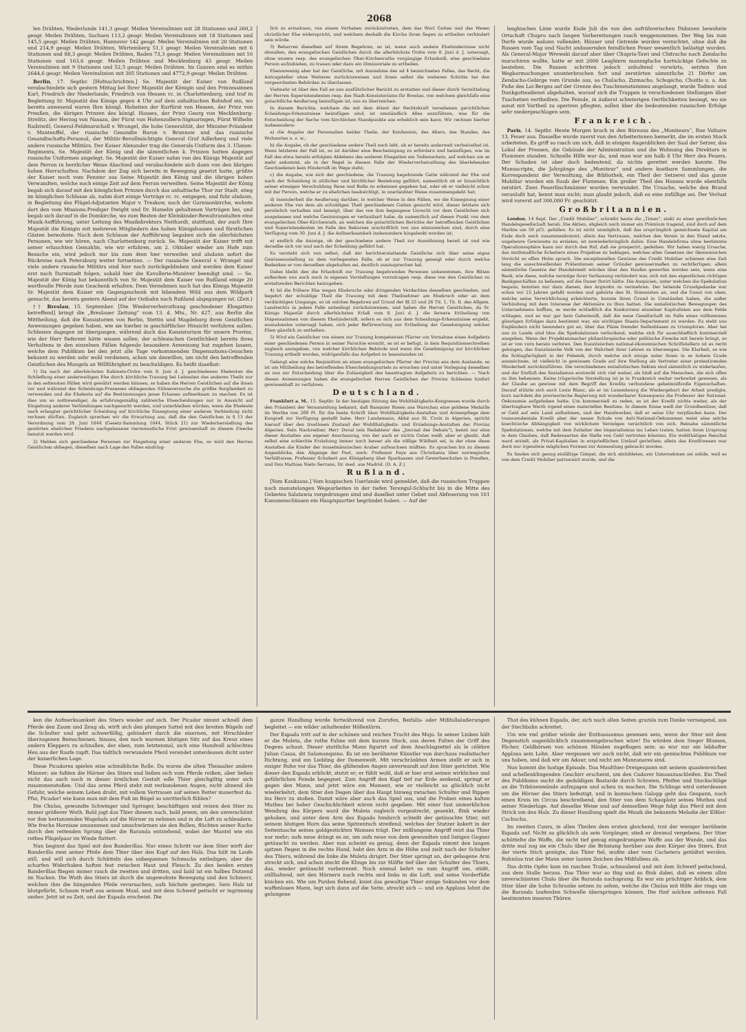2068
len Drähten, Niederlande 141,3 geogr. Meilen Vereinslinien mit 28 Stationen und 260,2 geogr. Meilen Drähten, Sachsen 113,2 geogr. Meilen Vereinslinien mit 18 Stationen und 145,5 geogr. Meilen Drähten, Hannover 142 geogr. Meilen Vereinslinien mit 20 Stationen und 214,9 geogr. Meilen Drähten, Würtemberg 51,1 geogr. Meilen Vereinslinien mit 6 Stationen und 88,3 geogr. Meilen Drähten, Baden 73,3 geogr. Meilen Vereinslinien mit 10 Stationen und 163,6 geogr. Meilen Drähten und Mecklenburg 43 geogr. Meilen Vereinslinien mit 9 Stationen und 52,5 geogr. Meilen Drähten. Im Ganzen sind es mithin 2644,6 geogr. Meilen Vereinslinien mit 305 Stationen und 4772,9 geogr. Meilen Drähten.
Berlin, 17. Septbr. [Hofnachrichten.] Se. Majestät der Kaiser von Rußland verabschiedete sich gestern Mittag bei Ihrer Majestät der Königin und den Prinzessinnen Karl, Friedrich der Niederlande, Friedrich von Hessen rc. in Charlottenburg, und traf in Begleitung Sr. Majestät des Königs gegen 4 Uhr auf dem anhaltischen Bahnhof ein, wo bereits anwesend waren Ihre königl. Hoheiten der Kurfürst von Hessen, der Prinz von Preußen, die übrigen Prinzen des königl. Hauses, der Prinz Georg von Mecklenburg-Strelitz, der Herzog von Nassau, der Fürst von Hohenzollern-Sigmaringen, Fürst Wilhelm Radziwill, General-Feldmarschall v. Wrangel, die hohe Generalität, der Minister-Präsident v. Manteuffel, der russische Gesandte Baron v. Brunnow und das russische Gesandtschafts-Personal, der Militär-Bevollmächtigte General Graf Adlerberg und viele andere russische Militärs. Der Kaiser Alexander trug die Generals-Uniform des 3. Ulanen-Regiments, Se. Majestät der König und die sämmtlichen k. Prinzen hatten dagegen russische Uniformen angelegt. Se. Majestät der Kaiser nahm von des Königs Majestät auf dem Perron in herzlicher Weise Abschied und verabschiedete sich dann von den übrigen hohen Herrschaften. Nachdem der Zug sich bereits in Bewegung gesetzt hatte, grüßte der Kaiser noch vom Fenster aus Seine Majestät den König und die übrigen hohen Verwandten, welche noch einige Zeit auf dem Perron verweilten. Seine Majestät der König begab sich darauf mit den königlichen Prinzen durch das anhaltische Thor zur Stadt, stieg im königlichen Schlosse ab, nahm dort einige Vorträge rc. rc. entgegen, und fuhr alsdann, in Begleitung des Flügel-Adjutanten Major v. Treskow, nach der Garnisonkirche, wohnte dort den vom Missions-Prediger Dwight und Dr. Hamelin gehaltenen Vorträgen bei, und begab sich darauf in die Domkirche, wo zum Besten der Kleinkinder-Bewahranstalten eine Musik-Aufführung, unter Leitung des Musikdirektors Neithardt, stattfand, der auch Ihre Majestät die Königin mit mehreren Mitgliedern des hohen Königshauses und fürstlichen Gästen beiwohnte. Nach dem Schlusse der Aufführung begaben sich die allerhöchsten Personen, wie wir hören, nach Charlottenburg zurück. Se. Majestät der Kaiser trifft mit seiner erlauchten Gemahlin, wie wir erfahren, am 2. Oktober wieder am Hofe zum Besuche ein, wird jedoch nur bis zum 4ten hier verweilen und alsdann sofort die Rückreise nach Petersburg weiter fortsetzen. — Der russische General v. Wrangel und viele andere russische Militärs sind hier noch zurückgeblieben und werden dem Kaiser erst nach Darmstadt folgen, sobald hier die Kavallerie-Manöver beendigt sind. — Se. Majestät der König hat bekanntlich von Sr. Majestät dem Kaiser von Rußland einige 20 werthvolle Pferde zum Geschenk erhalten. Dem Vernehmen nach hat des Königs Majestät Sr. Majestät dem Kaiser ein Gegengeschenk mit lebendem Wild aus dem Wildpark gemacht, das bereits gestern Abend auf der Ostbahn nach Rußland abgegangen ist. (Zeit.)
†† Breslau, 15. September. [Die Wiederverheirathung geschiedener Ehegatten betreffend] bringt die „Breslauer Zeitung“ vom 13. d. Mts., Nr. 427, aus Berlin die Mittheilung, daß die Konsistorien von Berlin, Stettin und Magdeburg ihren Geistlichen Anweisungen gegeben haben, wie sie hierbei in geschäftlicher Hinsicht verfahren sollen; Schlesien dagegen ist übergangen, während doch das Konsistorium für unsere Provinz, wie der Herr Referent hätte wissen sollen, der schlesischen Geistlichkeit bereits ihres Verhaltens in den einzelnen Fällen folgende besondere Anweisung hat zugehen lassen, welche dem Publikum bei den jetzt alle Tage vorkommenden Dispensations-Gesuchen bekannt zu werden sehr wohl verdienen, schon um deswillen, um nicht den betreffenden Geistlichen des Mangels an Willfährigkeit zu beschuldigen. Es heißt daselbst:
1) Da nach der allerhöchsten Kabinets-Ordre vom 8. Juni d. J. geschiedenen Eheleuten die Schließung einer anderweitigen Ehe durch kirchliche Trauung bei Lebzeiten des anderen Theils nur in den seltensten Fällen wird gewährt werden können, so haben die Herren Geistlichen auf die ihnen vor und während des Scheidungs-Prozesses obliegenden Sühneversuche die größte Sorgfamkeit zu verwenden und die Eheleute auf die Bestimmungen jenes Erlasses aufmerksam zu machen. Es ist dies um so nothwendiger, da erfahrungsmäßig zahlreiche Ehescheidungen nur in Aussicht auf Eingehung anderer Verbindungen nachgesucht werden, und unterbleiben würden, wenn die Eheleute nach erlangter gerichtlicher Scheidung auf kirchliche Einsegnung einer anderen Verbindung nicht rechnen dürften. Zugleich sprechen wir die Erwartung aus, daß die den Geistlichen in § 13 der Verordnung vom 28. Juni 1844 (Gesetz-Sammlung 1844, Stück 21) zur Wiederherstellung des gestörten ehelichen Friedens nachgelassene viermonatliche Frist gewissenhaft zu diesem Zwecke benutzt werden wird.
2) Melden sich geschiedene Personen zur Eingehung einer anderen Ehe, so wird den Herren Geistlichen obliegen, dieselben nach Lage des Falles eindring-
lich zu ermahnen, von einem Vorhaben zurückzutreten, dem das Wort Gottes und das Wesen christlicher Ehe widerspricht, und welchem deshalb die Kirche ihren Segen zu ertheilen verhindert sein würde.
3) Beharren dieselben auf ihrem Begehren, so ist, wenn auch andere Ehehindernisse nicht obwalten, den evangelischen Geistlichen durch die allerhöchste Ordre vom 8. Juni d. J. untersagt, ohne unsere resp. des evangelischen Ober-Kirchenraths vorgängige Erlaubniß, eine geschiedene Person aufzubieten, zu trauen oder dazu ein Dimissoriale zu ertheilen.
Ebensowenig aber hat der Geistliche, mit Ausnahme des ad 4 bezeichneten Falles, das Recht, die Antragsteller ohne Weiteres zurückzuweisen und ihnen selbst die weiteren Schritte bei den vorgeordneten Behörden zu überlassen.
Vielmehr ist über den Fall an uns ausführlicher Bericht zu erstatten und dieser durch Vermittelung der Herren Superintendenten resp. des Stadt-Konsistoriums für Breslau, von welchem gleichfalls eine gutachtliche Aeußerung beizufügen ist, uns zu überreichen.
In diesem Berichte, welchem die mit dem Attest der Rechtskraft versehenen gerichtlichen Scheidungs-Erkenntnisse beizufügen sind, ist umständlich Alles anzuführen, was für die Entscheidung der Sache vom kirchlichen Standpunkte aus erheblich sein kann. Wir rechnen hierher insbesondere:
a) die Angabe der Personalien beider Theile, der Konfession, des Alters, des Standes, des Wohnortes u. s. w.;
b) die Angabe, ob der geschiedene andere Theil noch lebt, ob er bereits anderweit verheirathet ist. Wenn letzteres der Fall ist, so ist darüber eine Bescheinigung zu erfordern und beizufügen, wie im Fall des etwa bereits erfolgten Ablebens des anderen Ehegatten ein Todtenschein, auf welchen um so mehr ankommt, als in der Regel in diesem Falle der Wiederverheirathung des überlebenden Geschiedenen kein Hinderniß im Wege steht;
c) die Angabe, wie sich der geschiedene, die Trauung begehrende Gatte während der Ehe und nach der Scheidung in sittlicher und kirchlicher Beziehung geführt, namentlich ob er hinsichtlich seiner etwaigen Verschuldung Reue und Buße zu erkennen gegeben hat, oder ob er vielleicht schon mit der Person, welche er zu ehelichen beabsichtigt, in unerlaubter Weise zusammengelebt hat;
d) insonderheit die Aeußerung darüber, in welcher Weise in den Fällen, wo die Einsegnung einer anderen Ehe von dem als schuldigen Theil geschiedenen Gatten gesucht wird, dieser letztere sich persönlich verhalten und bezeigt, über das von ihm begangene Unrecht vor dem Geistlichen sich ausgelassen und welche Gesinnungen er verlautbart habe, da namentlich auf diesen Punkt von dem evangelischen Ober-Kirchenrath, an welchen die gutachtlichen Berichte der betreffenden Geistlichen und Superintendenten im Falle des Rekurses urschriftlich von uns einzureichen sind, durch eine Verfügung vom 30. Juni d. J. die Aufmerksamkeit insbesondere hingelenkt worden ist;
e) endlich die Anzeige, ob der geschiedene andere Theil zur Aussöhnung bereit ist und wie derselbe sich vor und nach der Scheidung geführt hat.
Es versteht sich von selbst, daß der berichterstattende Geistliche sich über seine eigne Gewissensstellung zu dem vorliegenden Falle, ob er zur Trauung geneigt oder durch welche Bedenken er von derselben abgehalten sei, deutlich auszusprechen hat.
Dabei bleibt den die Erlaubniß zur Trauung begehrenden Personen unbenommen, ihre Bitten außerdem uns auch noch in eigenen Vorstellungen vorzutragen resp. diese von den Geistlichen zu erstattenden Berichten beizugeben.
4) Ist die frühere Ehe wegen Ehebruchs oder dringenden Verdachtes desselben geschieden, und begehrt der schuldige Theil die Trauung mit dem Theilnehmer am Ehebruch oder an dem verdächtigen Umgange, so ist solches Begehren auf Grund der §§ 25 und 26 Tit. 1, Th. II. des Allgem. Landrechts in jedem Falle unbedingt zurückzuweisen, und haben die Herren Geistlichen, da Sr. Königs Majestät durch allerhöchsten Erlaß vom 8. Juni d. J. die fernere Ertheilung von Dispensationen von diesem Ehehinderniß, sofern es sich aus dem Scheidungs-Erkenntnisse ergiebt, ausnahmslos untersagt haben, sich jeder Befürwortung zur Ertheilung der Genehmigung solcher Ehen gänzlich zu enthalten.
5) Wird ein Geistlicher von einem zur Trauung kompetenten Pfarrer um Vornahme eines Aufgebots einer geschiedenen Person in seiner Parochie ersucht, so ist er befugt, in dem Requisitionsschreiben zugleich anzugeben, von welcher kirchlichen Behörde und wenn die Genehmigung zur kirchlichen Trauung ertheilt worden, widrigenfalls das Aufgebot zu beanstanden ist.
Gelangt eine solche Requisition an einen evangelischen Pfarrer der Provinz aus dem Auslande, so ist um Mittheilung des betreffenden Ehescheidungsurtels zu ersuchen und unter Vorlegung desselben an uns zur Entscheidung über die Zulässigkeit des beantragten Aufgebots zu berichten. — Nach diesen Anweisungen haben die evangelischen Herren Geistlichen der Provinz Schlesien hinfort gewissenhaft zu verfahren.
Deutschland.
Frankfurt a. M., 15. Septbr. In der heutigen Sitzung des Wohlthätigkeits-Kongresses wurde durch den Präsident der Versammlung bekannt, daß Banquier Rosen aus Warschau eine goldene Medaille im Werthe von 200 Fl. für die beste Schrift über Wohlthätigkeits-Anstalten und Armenpflege dem Kongreß zur Verfügung gestellt habe. Herr Landemann, Abbé aus St. Croix in Algerien, spricht hierauf über den trostlosen Zustand der Wohlthätigkeits- und Erziehungs-Anstalten der Provinz Algerien. Sein Nachredner, Herr Duval (ein Redakteur des „Journal des Debats“), kennt nur eine dieser Anstalten aus eigener Anschauung, von der auch er nichts Gutes weiß; aber er glaubt, daß selbst eine schlechte Erziehung immer noch besser als die völlige Wildheit sei, in der ohne diese Anstalten die Kinder der muselmännischen Araber aufwachsen müßten. Es sprachen bis zu diesem Augenblicke, den Abgange der Post, noch: Professor Faye aus Christiania über norwegische Verhältnisse, Professor Schubert aus Königsberg über Sparkassen und Gewerbeschulen in Preußen, und Don Mathias Nieto Serrano, Dr. med. aus Madrid. (D. A. Z.)
Rußland.
[Vom Kaukasus.] Vom kaspischen Userlande wird gemeldet, daß die russischen Truppen nach monatelangen Wegearbeiten in der tiefen Terengul-Schlucht bis in die Mitte des Gebietes Salatawia vorgedrungen sind und daselbst unter Gebet und Abfeuerung von 101 Kanonenschüssen ein Hauptquartier begründet haben. — Auf der
lesghischen Linie wurde Ende Juli die von den aufrührerischen Didoizen bewohnte Ortschaft Chupro nach langen Vorbereitungen rasch weggenommen. Der Weg bis zum Dorfe wurde sodann vollendet; Häuser und Getreide wurden vernichtet, ohne daß die Russen vom Tag und Nacht andauernden feindlichen Feuer wesentlich belästigt wurden. Als General-Major Wrewski darauf aber über Chupris-Tawi und Chitracho nach Zendacho marschiren wollte, hatte er mit 2000 Lesghiern mannigfache hartnäckige Gefechte zu bestehen. Die Russen schritten jedoch anhaltend vorwärts, setzten ihre Wegbarmachungen ununterbrochen fort und zerstörten sämmtliche 21 Dörfer am Zendacho-Gebirge vom Grunde aus, so Chalacho, Zizmacho, Schopicho, Choitlo u. a. Am Fuße des Lai-Berges auf der Grenze des Tuschinenstammes angelangt, wurde Todten- und Dankgottesdienst abgehalten, worauf sich die Truppen in verschiedenen Stellungen über Tuschetien vertheilten. Die Feinde, in äußerst schwierigen Oertlichkeiten besiegt, wo sie sonst mit Vortheil zu operiren pflegten, sollen über die bedeutenden russischen Erfolge sehr niedergeschlagen sein.
Frankreich.
Paris, 14. Septbr. Heute Morgen brach in den Büreaus des „Moniteurs“, Rue Voltaire 13, Feuer aus. Dasselbe wurde zuerst von den Arbeiterinnen bemerkt, die im ersten Stock arbeiteten. Es griff so rasch um sich, daß in einigen Augenblicken der Saal der Setzer, das Lokal der Pressen, die Gebäude der Administration und die Wohnung des Direktors in Flammen standen. Schnelle Hilfe war da, und man war um halb 8 Uhr Herr des Feuers. Der Schaden ist aber doch bedeutend, da nichts gerettet werden konnte. Die Manuscripte, die Jahrgänge des „Moniteur“ und andere kostbare Sammlungen, die Korrespondenz der Verwaltung, die Bibliothek, ein Theil der Setzerei und das ganze Mobiliar wurden ein Raub der Flammen. Ein großer Theil des Hauses wurde ebenfalls zerstört. Zwei Feuerlöschmänner wurden verwundet. Die Ursache, welche den Brand veranlaßt hat, kennt man nicht; man glaubt jedoch, daß es eine zufällige sei. Der Verlust wird vorerst auf 300,000 Fr. geschätzt.
Großbritannien.
London, 14 Sept. Der „Credit Mobilier“, schreibt heute die „Times“, sinkt zu einer gewöhnlichen Handelsgesellschaft herab. Die Aktien, obgleich noch immer ein Prämium tragend, sind doch auf dem Markte um 50 pCt. gefallen. Es ist nicht unmöglich, daß das ursprünglich gezeichnete Kapital am Ende doch noch zusammenkommt; allein das Vertrauen, welches den Verein in den Stand setzte, ungeheure Gewinnste zu erzielen, ist unwiederbringlich dahin. Eine Handelsfirma ohne bestimmte Operationssphäre kann nur durch den Ruf, daß sie prosperirt, gedeihen. Wir haben wenig Ursache, das muthmaßliche Scheitern eines Projektes zu beklagen, welches allen Gesetzen der ökonomischen Vorsicht so offen Hohn sprach. Die exceptionellen Gewinne des Credit Mobilier schienen eine Zeit lang die ausschweifenden Prätentionen seiner Gründer gewissermaßen zu rechtfertigen; allein sämmtliche Gesetze der Handelswelt würden über den Haufen geworfen worden sein, wenn eine Bank, wie diese, welche vermöge ihrer Verfassung verhindert war, sich mit den eigentlichen richtigen Bankgeschäften zu befassen, auf die Dauer florirt hätte. Die Auspicien, unter welchen die Spekulation begann, konnten nur dazu dienen, den Argwohn zu vermehren. Der leitende Grundgedanke war schon vor 25 Jahren gefaßt worden und gehörte den St. Simonisten an, und die Gunst von oben, welche seine Verwirklichung erleichterte, konnte ihren Grund in Umständen haben, die außer Verbindung mit dem Interesse der Aktionäre zu thun hatten. Die sozialistischen Bewegungen des Unternehmens hofften, es werde schließlich die Konkurrenz einzelner Kapitalisten aus dem Felde schlagen, und es war gar kein Geheimniß, daß die neue Gesellschaft im Falle eines vollkommen günstigen Erfolges dazu bestimmt war, ein wichtiges Staats-Departement zu werden. Es steht uns Engländern nicht besonders gut an, über das Pläne fremder Seifenblasen zu triumphiren. Aber bei uns zu Lande sind blos die Spekulationen verlockend, welche sich für ausschließlich kommerziell ausgeben. Wenn der Projektenmacher philanthropische oder politische Zwecke mit herein bringt, so ist er von vorn herein verloren. Den französischen national-ökonomischen Schriftstellern ist es recht gelungen, das französische Volk von der Wahrheit ihrer Lehren zu überzeugen. Die Klarheit, so wie die Schlagfertigkeit in der Polemik, durch welche sich einige unter ihnen in so hohem Grade auszeichnen, ist vielleicht in gewissem Grade auf ihre Stellung als Vertreter einer protestirenden Minderheit zurückzuführen. Die verschiedenen sozialistischen Sekten sind sämmtlich zu widerlaufen, und der Einfluß des Sozialismus erstreckt sich viel weiter, als bloß auf die Menschen, die sich offen zu ihm bekennen. Keine trügerische Vorstellung ist je in Frankreich weiter verbreitet gewesen, als der Glaube an gewisse mit dem Begriff des Kredits verbundene geheimnißvolle Eigenschaften. Darauf stützte sich auch Louis Blanc, als er im Luxembourg die Wiedergeburt der Arbeit predigte, kurz nachdem die provisorische Regierung mit wunderbarer Konsequenz die Professur der National-Oekonomie aufgehoben hatte. Um kommerziell zu reden, so ist der Kredit nichts weiter, als der übertragbare Werth irgend eines materiellen Besitzes. In diesem Sinne weiß der Grundbesitzer, daß er Geld auf sein Land aufnehmen, und der Handwerker, daß er seine Uhr verpfänden kann. Der transcendentale Kredit aber der neuen Schule von Anti-National-Oekonomen weist eine solche knechtische Abhängigkeit von wirklichem Vermögen verächtlich von sich. Beinahe sämmtliche Spekulationen, welche mit dem Zeitalter des Imperialismus ins Leben traten, hatten ihren Ursprung in dem Glauben, daß Redensarten die Stelle von Geld vertreten könnten. Ein wohlthätiges Resultat ward erzielt, als Privat-Kapitalien in ersprießlichen Umlauf geriethen; allein das Kreditwesen war doch nur irgendwie möglichen Formen zur Anwendung gebracht worden.
Es fanden sich genug einfältige Gimpel, die sich einbildeten, ein Unternehmen sei solide, weil es von dem Credit Mobilier patronisirt wurde, und die
ken die Aufmerksamkeit des Stiers wieder auf sich. Der Picador nimmt schnell dem Pferde den Zaum und Zeug ab, wirft sich den plumpen Sattel mit den breiten Bügeln auf die Schulter und geht schwerfällig, gehindert durch die eisernen, mit Hirschleder überzogenen Beinschienen, hinaus, den noch warmen blutigen Sitz auf das Kreuz eines andern Kleppers zu schnallen, der eben, zum letztenmal, sich eine Handvoll schlechtes Heu aus der Raufe zupft. Das tödtlich verwundete Pferd verendet unterdessen dicht unter der kaiserlichen Loge.
Diese Picadores spielen eine schmähliche Rolle. Da waren die alten Thessalier andere Männer; sie faßten die Hörner des Stiers und ließen sich vom Pferde reißen, aber ließen nicht das auch noch in dieser ärmlichen Gestalt edle Thier gleichgiltig unter sich zusammenstoßen. Und das arme Pferd steht mit verbundenen Augen, nicht ahnend die Gefahr, welche seinem Leben droht, mit vollem Vertrauen auf seinen Reiter mauerfest da. Pfui, Picador! wie kann man mit dem Fuß im Bügel so unritterlich fühlen?
Die Chulos, gewandte Schwinger und Springer, beschäftigen und reizen den Stier zu immer größerer Wuth. Bald jagt das Thier diesem nach, bald jenem, um den unverschämt vor ihm hertanzenden Wagehals auf die Hörner zu nehmen und in die Luft zu schleudern. Wie freche Hornisse umsummen und umschwärmen sie den Bullen, flüchten seiner Rache durch den rettenden Sprung über die Baranda entziehend, wobei der Mantel wie ein rothes Flügelpaar im Winde flattert.
Nun beginnt das Spiel mit den Banderillas. Nur einen Schritt vor dem Stier wirft der Banderillo zwei seiner Pfeile dem Thier über den Kopf auf den Hals. Das hält im Laufe still, und will sich durch Schütteln des unbequemen Schmucks entledigen; aber die scharfen Widerhaken haften fest zwischen Haut und Fleisch. Zu den beiden ersten Banderillas fliegen immer rasch die zweiten und dritten, und bald ist ein halbes Dutzend im Nacken. Die Wuth des Stiers ist durch die ungewohnte Bewegung und den Schmerz, welchen ihm die hängenden Pfeile verursachen, aufs höchste gestiegen. Sein Hals ist blutgefärbt, Schaum trieft aus seinem Maul, und mit dem Schweif peitscht er ingrimmig umher. Jetzt ist es Zeit, und der Espada erscheint. Die
ganze Handlung wurde fortwährend von Zurufen, Beifalls- oder Mißfallsäußerungen begleitet — ein wilder anhaltender Höllenlärm.
Der Espada tritt auf in der schönen und reichen Tracht des Majo. In seiner Linken hält er die Muleta, die rothe Fahne mit dem kurzen Stock, aus deren Falten der Griff des Degens schaut. Dieser stattliche Mann figurirt auf dem Anschlagzettel als le célèbre Julian Casas, dit Salamanquino. Es ist ein berühmter Künstler von durchaus realistischer Richtung, und ein Liebling der Damenwelt. Mit verschränkten Armen stellt er sich in eisiger Ruhe vor das Thier, die glühenden Augen unverwandt auf den Stier gerichtet. Wie dieser den Espada erblickt, stutzt er; er fühlt wohl, daß er hier erst seinen wirklichen und gefährlichen Feinde begegnet. Zum Angriff den Kopf tief zur Erde senkend, springt er gegen den Mann, und jetzt wäre ein Moment, wie er vielleicht so glücklich nicht wiederkehrt, dem Stier den Degen über das Haupt hinweg zwischen Schulter und Rippen ins Herz zu stoßen. Damit wäre aber auch das Spiel aus, und die Proben eines kalten Muthes bei hoher Geschicklichkeit wären nicht gegeben. Mit einer fast unmerklichen Wendung des Körpers ward die Muleta zugleich vorgestreckt, gesenkt, flink wieder gehoben, und unter dem Arm des Espada hindurch schießt der getäuschte Stier, mit seinem blutigen Horn das seine Spitzentuch streifend, welches der Stutzer kokett in der Seitentasche seines goldgestickten Wamses trägt. Der mißlungene Angriff reizt das Thier nur mehr; aufs neue drängt es an, um aufs neue von dem gewandten und listigen Gegner getäuscht zu werden. Aber nun scheint es genug, denn der Espada nimmt den langen spitzen Degen in die rechte Hand, hebt den Arm in die Höhe und zielt nach der Schulter des Thiers, während die linke die Muleta dirigirt. Der Stier springt an, der gebogene Arm streckt sich, und schon steckt die Klinge bis zur Hälfte tief über der Schulter des Thiers, das, wieder getäuscht vorbeirennt. Noch einmal kehrt es zum Angriff um, stößt, stillhaltend, mit den Hörnern nach rechts und links in die Luft, und seine Vorderfüße knicken ein. Wie um Pardon flehend, kniet das gewaltige Thier einige Sekunden vor dem waffenlosen Mann, legt sich dann auf die Seite, streckt sich — und ein Applaus lohnt die gelungene
That des kühnen Espada, der, sich nach allen Seiten graziös zum Danke verneigend, aus der Stechbahn schreitet.
Um wie viel größer würde der Enthusiasmus gewesen sein, wenn der Stier mit dem Degenstich augenblicklich zusammengebrochen wäre! Da würden dem Sieger Blumen, Fächer, Geldbörsen von schönen Händen zugeflogen sein; so war nur ein lebhafter Applaus sein Lohn. Aber vergessen wir auch nicht, daß wir ein gemischtes Publikum vor uns haben, und daß wir am Adour, und nicht am Manzanares sind.
Nun kommt die lustige Episode. Das Maulthier-Dreigespann mit seinem quastenreichen und schellenklingenden Geschirr erscheint, um den Cadaver hinauszuschleifen. Ein Theil des Publikums sucht die geduldigen Bastarde durch Schreien, Pfeifen und Stockschläge an die Tribünenwände aufzujagen und scheu zu machen. Die Schlinge wird unterdessen um die Hörner des Stiers befestigt, und in komischem Galopp geht das Gespann, noch einen Kreis im Circus beschreibend, den Stier von dem Schauplatz seines Muthes und seiner Niederlage. Auf dieselbe Weise und auf demselben Wege folgt das Pferd mit dem Strick um den Hals. Zu dieser Handlung spielt die Musik die bekannte Melodie der Elßler-Cachucha.
Im zweiten Cours, in allen Theilen dem ersten gleichend, trat der weniger berühmte Espada auf. Nicht so glücklich als sein Vorgänger, stieß er dreimal vergebens. Der Stier schüttelte die Waffe, die nicht tief genug eingedrungene Waffe aus der Wunde, und das dritte mal zog sie ein Chulo über die Brüstung herüber aus dem Körper des Stiers. Erst der vierte Stich genügte, das Thier fiel, mußte aber vom Cachetero getödtet werden. Ruhmlos trat der Mann unter lauten Zeichen des Mißfallens ab.
Das dritte Opfer kam im raschen Trabe, schnaubend und mit dem Schweif peitschend, aus dem Stalle heraus. Das Thier war so thig und so flink dabei, daß es einem allzu unverschämten Chulo über die Baranda nachsprang. Es war ein prächtiger Anblick, dem Stier über die hohe Schranke setzen zu sehen, welche die Chulos mit Hilfe der rings um die Baranda laufenden Schwelle überspringen können. Die fünf solchen seltenen Fall bestimmten inneren Thüren